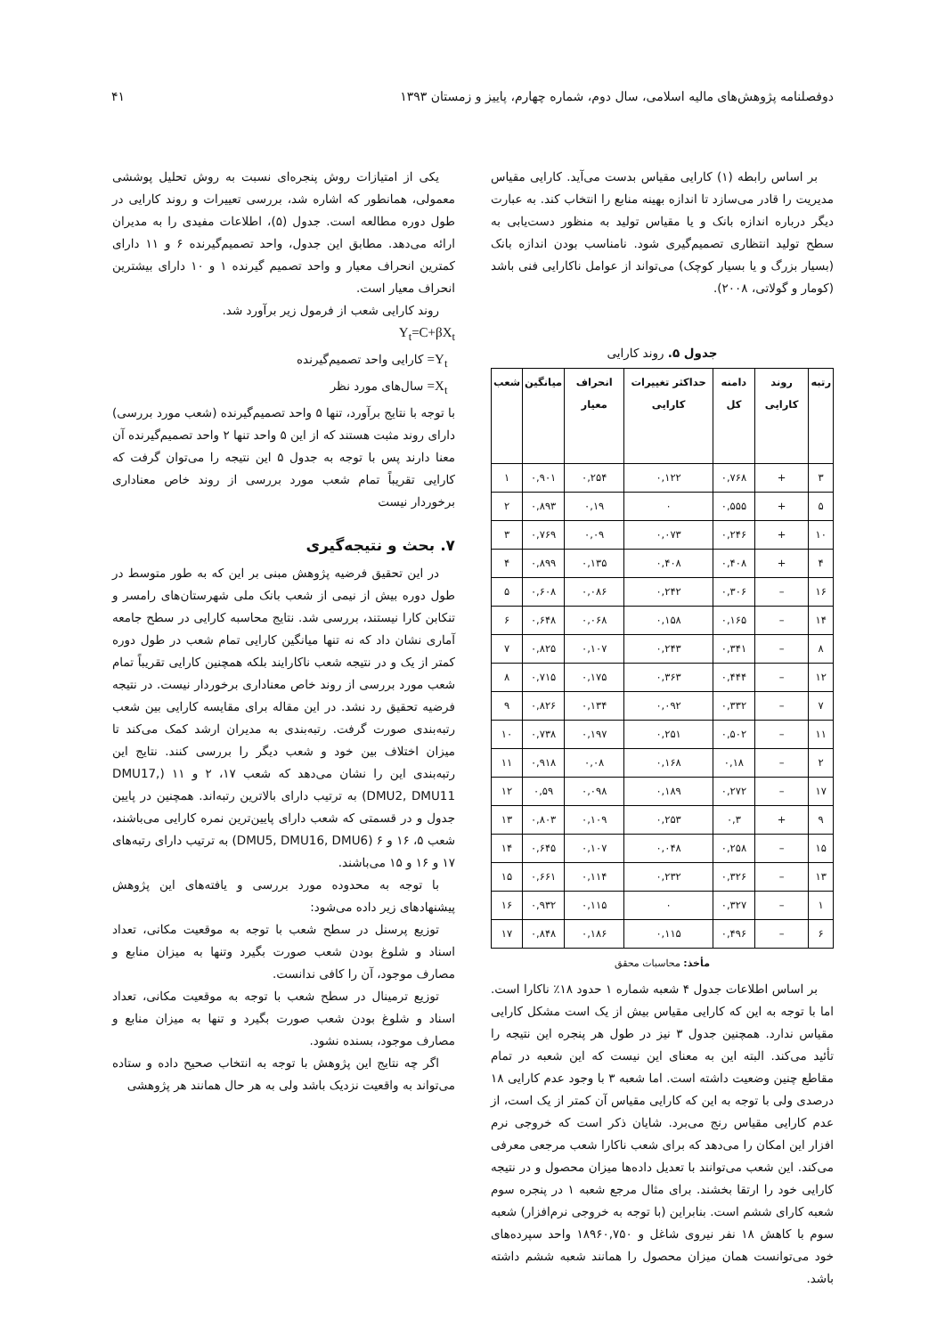دوفصلنامه پژوهش‌های مالیه اسلامی، سال دوم، شماره چهارم، پاییز و زمستان ۱۳۹۳ ۴۱
بر اساس رابطه (۱) کارایی مقیاس بدست می‌آید. کارایی مقیاس مدیریت را قادر می‌سازد تا اندازه بهینه منابع را انتخاب کند. به عبارت دیگر درباره اندازه بانک و یا مقیاس تولید به منظور دست‌یابی به سطح تولید انتظاری تصمیم‌گیری شود. نامناسب بودن اندازه بانک (بسیار بزرگ و یا بسیار کوچک) می‌تواند از عوامل ناکارایی فنی باشد (کومار و گولاتی، ۲۰۰۸).
جدول ۵. روند کارایی
| رتبه | روند کارایی | دامنه کل | حداکثر تغییرات کارایی | انحراف معیار | میانگین | شعب |
| --- | --- | --- | --- | --- | --- | --- |
| ۳ | + | ۰,۷۶۸ | ۰,۱۲۲ | ۰,۲۵۴ | ۰,۹۰۱ | ۱ |
| ۵ | + | ۰,۵۵۵ | ۰ | ۰,۱۹ | ۰,۸۹۳ | ۲ |
| ۱۰ | + | ۰,۲۴۶ | ۰,۰۷۳ | ۰,۰۹ | ۰,۷۶۹ | ۳ |
| ۴ | + | ۰,۴۰۸ | ۰,۴۰۸ | ۰,۱۳۵ | ۰,۸۹۹ | ۴ |
| ۱۶ | – | ۰,۳۰۶ | ۰,۲۴۲ | ۰,۰۸۶ | ۰,۶۰۸ | ۵ |
| ۱۴ | – | ۰,۱۶۵ | ۰,۱۵۸ | ۰,۰۶۸ | ۰,۶۴۸ | ۶ |
| ۸ | – | ۰,۳۴۱ | ۰,۲۴۳ | ۰,۱۰۷ | ۰,۸۲۵ | ۷ |
| ۱۲ | – | ۰,۴۴۴ | ۰,۳۶۳ | ۰,۱۷۵ | ۰,۷۱۵ | ۸ |
| ۷ | – | ۰,۳۳۲ | ۰,۰۹۲ | ۰,۱۳۴ | ۰,۸۲۶ | ۹ |
| ۱۱ | – | ۰,۵۰۲ | ۰,۲۵۱ | ۰,۱۹۷ | ۰,۷۳۸ | ۱۰ |
| ۲ | – | ۰,۱۸ | ۰,۱۶۸ | ۰,۰۸ | ۰,۹۱۸ | ۱۱ |
| ۱۷ | – | ۰,۲۷۲ | ۰,۱۸۹ | ۰,۰۹۸ | ۰,۵۹ | ۱۲ |
| ۹ | + | ۰,۳ | ۰,۲۵۳ | ۰,۱۰۹ | ۰,۸۰۳ | ۱۳ |
| ۱۵ | – | ۰,۲۵۸ | ۰,۰۴۸ | ۰,۱۰۷ | ۰,۶۴۵ | ۱۴ |
| ۱۳ | – | ۰,۳۲۶ | ۰,۲۳۲ | ۰,۱۱۴ | ۰,۶۶۱ | ۱۵ |
| ۱ | – | ۰,۳۲۷ | ۰ | ۰,۱۱۵ | ۰,۹۳۲ | ۱۶ |
| ۶ | – | ۰,۴۹۶ | ۰,۱۱۵ | ۰,۱۸۶ | ۰,۸۴۸ | ۱۷ |
مأخذ: محاسبات محقق
بر اساس اطلاعات جدول ۴ شعبه شماره ۱ حدود ۱۸٪ ناکارا است. اما با توجه به این که کارایی مقیاس بیش از یک است مشکل کارایی مقیاس ندارد. همچنین جدول ۳ نیز در طول هر پنجره این نتیجه را تأئید می‌کند. البته این به معنای این نیست که این شعبه در تمام مقاطع چنین وضعیت داشته است. اما شعبه ۳ با وجود عدم کارایی ۱۸ درصدی ولی با توجه به این که کارایی مقیاس آن کمتر از یک است، از عدم کارایی مقیاس رنج می‌برد. شایان ذکر است که خروجی نرم افزار این امکان را می‌دهد که برای شعب ناکارا شعب مرجعی معرفی می‌کند. این شعب می‌توانند با تعدیل داده‌ها میزان محصول و در نتیجه کارایی خود را ارتقا بخشند. برای مثال مرجع شعبه ۱ در پنجره سوم شعبه کارای ششم است. بنابراین (با توجه به خروجی نرم‌افزار) شعبه سوم با کاهش ۱۸ نفر نیروی شاغل و ۱۸۹۶۰,۷۵۰ واحد سپرده‌های خود می‌توانست همان میزان محصول را همانند شعبه ششم داشته باشد.
یکی از امتیازات روش پنجره‌ای نسبت به روش تحلیل پوششی معمولی، همانطور که اشاره شد، بررسی تعییرات و روند کارایی در طول دوره مطالعه است. جدول (۵)، اطلاعات مفیدی را به مدیران ارائه می‌دهد. مطابق این جدول، واحد تصمیم‌گیرنده ۶ و ۱۱ دارای کمترین انحراف معیار و واحد تصمیم گیرنده ۱ و ۱۰ دارای بیشترین انحراف معیار است.
روند کارایی شعب از فرمول زیر برآورد شد.
Y<sub>t</sub>=C+βX<sub>t</sub>
Y<sub>t</sub>= کارایی واحد تصمیم‌گیرنده
X<sub>t</sub>= سال‌های مورد نظر
با توجه با نتایج برآورد، تنها ۵ واحد تصمیم‌گیرنده (شعب مورد بررسی) دارای روند مثبت هستند که از این ۵ واحد تنها ۲ واحد تصمیم‌گیرنده آن معنا دارند پس با توجه به جدول ۵ این نتیجه را می‌توان گرفت که کارایی تقریباً تمام شعب مورد بررسی از روند خاص معناداری برخوردار نیست
۷. بحث و نتیجه‌گیری
در این تحقیق فرضیه پژوهش مبنی بر این که به طور متوسط در طول دوره بیش از نیمی از شعب بانک ملی شهرستان‌های رامسر و تنکابن کارا نیستند، بررسی شد. نتایج محاسبه کارایی در سطح جامعه آماری نشان داد که نه تنها میانگین کارایی تمام شعب در طول دوره کمتر از یک و در نتیجه شعب ناکارایند بلکه همچنین کارایی تقریباً تمام شعب مورد بررسی از روند خاص معناداری برخوردار نیست. در نتیجه فرضیه تحقیق رد نشد. در این مقاله برای مقایسه کارایی بین شعب رتبه‌بندی صورت گرفت. رتبه‌بندی به مدیران ارشد کمک می‌کند تا میزان اختلاف بین خود و شعب دیگر را بررسی کنند. نتایج این رتبه‌بندی این را نشان می‌دهد که شعب ۱۷، ۲ و ۱۱ (DMU17, DMU2, DMU11) به ترتیب دارای بالاترین رتبه‌اند. همچنین در پایین جدول و در قسمتی که شعب دارای پایین‌ترین نمره کارایی می‌باشند، شعب ۵، ۱۶ و ۶ (DMU5, DMU16, DMU6) به ترتیب دارای رتبه‌های ۱۷ و ۱۶ و ۱۵ می‌باشند.
با توجه به محدوده مورد بررسی و یافته‌های این پژوهش پیشنهادهای زیر داده می‌شود:
توزیع پرسنل در سطح شعب با توجه به موقعیت مکانی، تعداد اسناد و شلوغ بودن شعب صورت بگیرد وتنها به میزان منابع و مصارف موجود، آن را کافی ندانست.
توزیع ترمینال در سطح شعب با توجه به موقعیت مکانی، تعداد اسناد و شلوغ بودن شعب صورت بگیرد و تنها به میزان منابع و مصارف موجود، بسنده نشود.
اگر چه نتایج این پژوهش با توجه به انتخاب صحیح داده و ستاده می‌تواند به واقعیت نزدیک باشد ولی به هر حال همانند هر پژوهشی